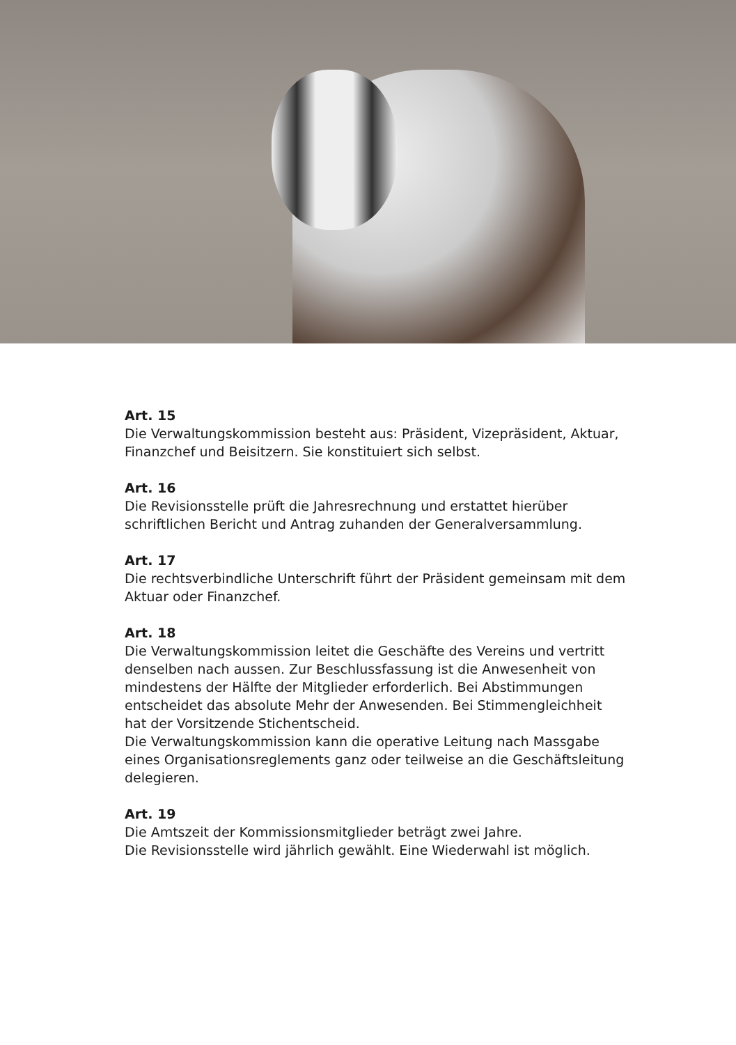Art. 15
Die Verwaltungskommission besteht aus: Präsident, Vizepräsident, Aktuar, Finanzchef und Beisitzern. Sie konstituiert sich selbst.
Art. 16
Die Revisionsstelle prüft die Jahresrechnung und erstattet hierüber schriftlichen Bericht und Antrag zuhanden der Generalversammlung.
Art. 17
Die rechtsverbindliche Unterschrift führt der Präsident gemeinsam mit dem Aktuar oder Finanzchef.
Art. 18
Die Verwaltungskommission leitet die Geschäfte des Vereins und vertritt denselben nach aussen. Zur Beschlussfassung ist die Anwesenheit von mindestens der Hälfte der Mitglieder erforderlich. Bei Abstimmungen entscheidet das absolute Mehr der Anwesenden. Bei Stimmengleichheit hat der Vorsitzende Stichentscheid.
Die Verwaltungskommission kann die operative Leitung nach Massgabe eines Organisationsreglements ganz oder teilweise an die Geschäftsleitung delegieren.
Art. 19
Die Amtszeit der Kommissionsmitglieder beträgt zwei Jahre.
Die Revisionsstelle wird jährlich gewählt. Eine Wiederwahl ist möglich.